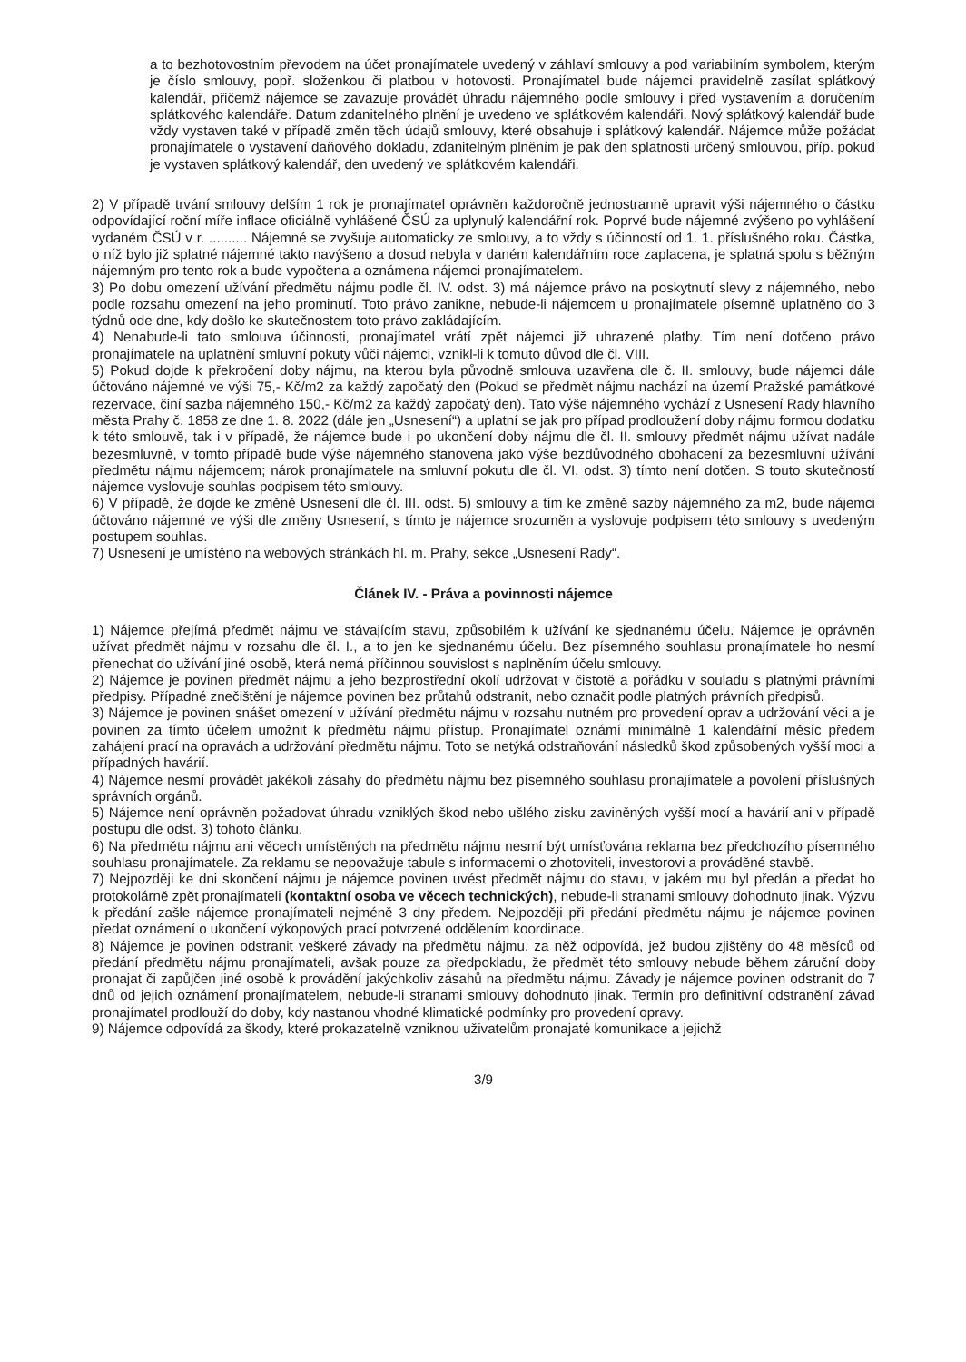a to bezhotovostním převodem na účet pronajímatele uvedený v záhlaví smlouvy a pod variabilním symbolem, kterým je číslo smlouvy, popř. složenkou či platbou v hotovosti. Pronajímatel bude nájemci pravidelně zasílat splátkový kalendář, přičemž nájemce se zavazuje provádět úhradu nájemného podle smlouvy i před vystavením a doručením splátkového kalendáře. Datum zdanitelného plnění je uvedeno ve splátkovém kalendáři. Nový splátkový kalendář bude vždy vystaven také v případě změn těch údajů smlouvy, které obsahuje i splátkový kalendář. Nájemce může požádat pronajímatele o vystavení daňového dokladu, zdanitelným plněním je pak den splatnosti určený smlouvou, příp. pokud je vystaven splátkový kalendář, den uvedený ve splátkovém kalendáři.
2) V případě trvání smlouvy delším 1 rok je pronajímatel oprávněn každoročně jednostranně upravit výši nájemného o částku odpovídající roční míře inflace oficiálně vyhlášené ČSÚ za uplynulý kalendářní rok. Poprvé bude nájemné zvýšeno po vyhlášení vydaném ČSÚ v r. .......... Nájemné se zvyšuje automaticky ze smlouvy, a to vždy s účinností od 1. 1. příslušného roku. Částka, o níž bylo již splatné nájemné takto navýšeno a dosud nebyla v daném kalendářním roce zaplacena, je splatná spolu s běžným nájemným pro tento rok a bude vypočtena a oznámena nájemci pronajímatelem.
3) Po dobu omezení užívání předmětu nájmu podle čl. IV. odst. 3) má nájemce právo na poskytnutí slevy z nájemného, nebo podle rozsahu omezení na jeho prominutí. Toto právo zanikne, nebude-li nájemcem u pronajímatele písemně uplatněno do 3 týdnů ode dne, kdy došlo ke skutečnostem toto právo zakládajícím.
4) Nenabude-li tato smlouva účinnosti, pronajímatel vrátí zpět nájemci již uhrazené platby. Tím není dotčeno právo pronajímatele na uplatnění smluvní pokuty vůči nájemci, vznikl-li k tomuto důvod dle čl. VIII.
5) Pokud dojde k překročení doby nájmu, na kterou byla původně smlouva uzavřena dle č. II. smlouvy, bude nájemci dále účtováno nájemné ve výši 75,- Kč/m2 za každý započatý den (Pokud se předmět nájmu nachází na území Pražské památkové rezervace, činí sazba nájemného 150,- Kč/m2 za každý započatý den). Tato výše nájemného vychází z Usnesení Rady hlavního města Prahy č. 1858 ze dne 1. 8. 2022 (dále jen „Usnesení“) a uplatní se jak pro případ prodloužení doby nájmu formou dodatku k této smlouvě, tak i v případě, že nájemce bude i po ukončení doby nájmu dle čl. II. smlouvy předmět nájmu užívat nadále bezesmluvně, v tomto případě bude výše nájemného stanovena jako výše bezdůvodného obohacení za bezesmluvní užívání předmětu nájmu nájemcem; nárok pronajímatele na smluvní pokutu dle čl. VI. odst. 3) tímto není dotčen. S touto skutečností nájemce vyslovuje souhlas podpisem této smlouvy.
6) V případě, že dojde ke změně Usnesení dle čl. III. odst. 5) smlouvy a tím ke změně sazby nájemného za m2, bude nájemci účtováno nájemné ve výši dle změny Usnesení, s tímto je nájemce srozuměn a vyslovuje podpisem této smlouvy s uvedeným postupem souhlas.
7) Usnesení je umístěno na webových stránkách hl. m. Prahy, sekce „Usnesení Rady“.
Článek IV. - Práva a povinnosti nájemce
1) Nájemce přejímá předmět nájmu ve stávajícím stavu, způsobilém k užívání ke sjednanému účelu. Nájemce je oprávněn užívat předmět nájmu v rozsahu dle čl. I., a to jen ke sjednanému účelu. Bez písemného souhlasu pronajímatele ho nesmí přenechat do užívání jiné osobě, která nemá příčinnou souvislost s naplněním účelu smlouvy.
2) Nájemce je povinen předmět nájmu a jeho bezprostřední okolí udržovat v čistotě a pořádku v souladu s platnými právními předpisy. Případné znečištění je nájemce povinen bez průtahů odstranit, nebo označit podle platných právních předpisů.
3) Nájemce je povinen snášet omezení v užívání předmětu nájmu v rozsahu nutném pro provedení oprav a udržování věci a je povinen za tímto účelem umožnit k předmětu nájmu přístup. Pronajímatel oznámí minimálně 1 kalendářní měsíc předem zahájení prací na opravách a udržování předmětu nájmu. Toto se netýká odstraňování následků škod způsobených vyšší moci a případných havárií.
4) Nájemce nesmí provádět jakékoli zásahy do předmětu nájmu bez písemného souhlasu pronajímatele a povolení příslušných správních orgánů.
5) Nájemce není oprávněn požadovat úhradu vzniklých škod nebo ušlého zisku zaviněných vyšší mocí a havárií ani v případě postupu dle odst. 3) tohoto článku.
6) Na předmětu nájmu ani věcech umístěných na předmětu nájmu nesmí být umísťována reklama bez předchozího písemného souhlasu pronajímatele. Za reklamu se nepovažuje tabule s informacemi o zhotoviteli, investorovi a prováděné stavbě.
7) Nejpozději ke dni skončení nájmu je nájemce povinen uvést předmět nájmu do stavu, v jakém mu byl předán a předat ho protokolárně zpět pronajímateli (kontaktní osoba ve věcech technických), nebude-li stranami smlouvy dohodnuto jinak. Výzvu k předání zašle nájemce pronajímateli nejméně 3 dny předem. Nejpozději při předání předmětu nájmu je nájemce povinen předat oznámení o ukončení výkopových prací potvrzené oddělením koordinace.
8) Nájemce je povinen odstranit veškeré závady na předmětu nájmu, za něž odpovídá, jež budou zjištěny do 48 měsíců od předání předmětu nájmu pronajímateli, avšak pouze za předpokladu, že předmět této smlouvy nebude během záruční doby pronajat či zapůjčen jiné osobě k provádění jakýchkoliv zásahů na předmětu nájmu. Závady je nájemce povinen odstranit do 7 dnů od jejich oznámení pronajímatelem, nebude-li stranami smlouvy dohodnuto jinak. Termín pro definitivní odstranění závad pronajímatel prodlouží do doby, kdy nastanou vhodné klimatické podmínky pro provedení opravy.
9) Nájemce odpovídá za škody, které prokazatelně vzniknou uživatelům pronajaté komunikace a jejichž
3/9